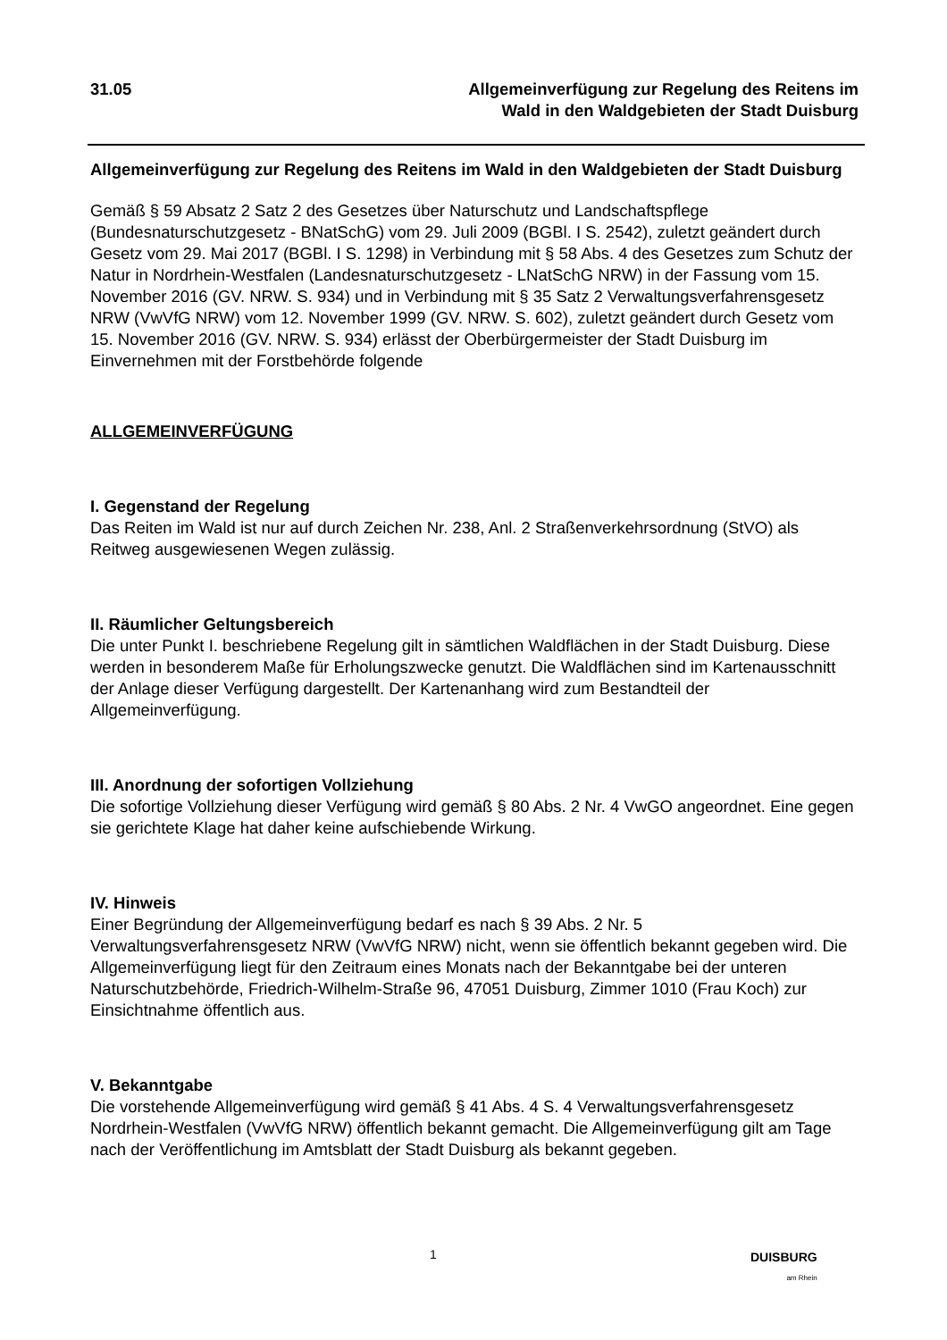31.05 Allgemeinverfügung zur Regelung des Reitens im
Wald in den Waldgebieten der Stadt Duisburg
Allgemeinverfügung zur Regelung des Reitens im Wald in den Waldgebieten der Stadt Duisburg
Gemäß § 59 Absatz 2 Satz 2 des Gesetzes über Naturschutz und Landschaftspflege (Bundesnaturschutzgesetz - BNatSchG) vom 29. Juli 2009 (BGBl. I S. 2542), zuletzt geändert durch Gesetz vom 29. Mai 2017 (BGBl. I S. 1298) in Verbindung mit § 58 Abs. 4 des Gesetzes zum Schutz der Natur in Nordrhein-Westfalen (Landesnaturschutzgesetz - LNatSchG NRW) in der Fassung vom 15. November 2016 (GV. NRW. S. 934) und in Verbindung mit § 35 Satz 2 Verwaltungsverfahrensgesetz NRW (VwVfG NRW) vom 12. November 1999 (GV. NRW. S. 602), zuletzt geändert durch Gesetz vom 15. November 2016 (GV. NRW. S. 934) erlässt der Oberbürgermeister der Stadt Duisburg im Einvernehmen mit der Forstbehörde folgende
ALLGEMEINVERFÜGUNG
I. Gegenstand der Regelung
Das Reiten im Wald ist nur auf durch Zeichen Nr. 238, Anl. 2 Straßenverkehrsordnung (StVO) als Reitweg ausgewiesenen Wegen zulässig.
II. Räumlicher Geltungsbereich
Die unter Punkt I. beschriebene Regelung gilt in sämtlichen Waldflächen in der Stadt Duisburg. Diese werden in besonderem Maße für Erholungszwecke genutzt. Die Waldflächen sind im Kartenausschnitt der Anlage dieser Verfügung dargestellt. Der Kartenanhang wird zum Bestandteil der Allgemeinverfügung.
III. Anordnung der sofortigen Vollziehung
Die sofortige Vollziehung dieser Verfügung wird gemäß § 80 Abs. 2 Nr. 4 VwGO angeordnet. Eine gegen sie gerichtete Klage hat daher keine aufschiebende Wirkung.
IV. Hinweis
Einer Begründung der Allgemeinverfügung bedarf es nach § 39 Abs. 2 Nr. 5 Verwaltungsverfahrensgesetz NRW (VwVfG NRW) nicht, wenn sie öffentlich bekannt gegeben wird. Die Allgemeinverfügung liegt für den Zeitraum eines Monats nach der Bekanntgabe bei der unteren Naturschutzbehörde, Friedrich-Wilhelm-Straße 96, 47051 Duisburg, Zimmer 1010 (Frau Koch) zur Einsichtnahme öffentlich aus.
V. Bekanntgabe
Die vorstehende Allgemeinverfügung wird gemäß § 41 Abs. 4 S. 4 Verwaltungsverfahrensgesetz Nordrhein-Westfalen (VwVfG NRW) öffentlich bekannt gemacht. Die Allgemeinverfügung gilt am Tage nach der Veröffentlichung im Amtsblatt der Stadt Duisburg als bekannt gegeben.
1 DUISBURG
am Rhein